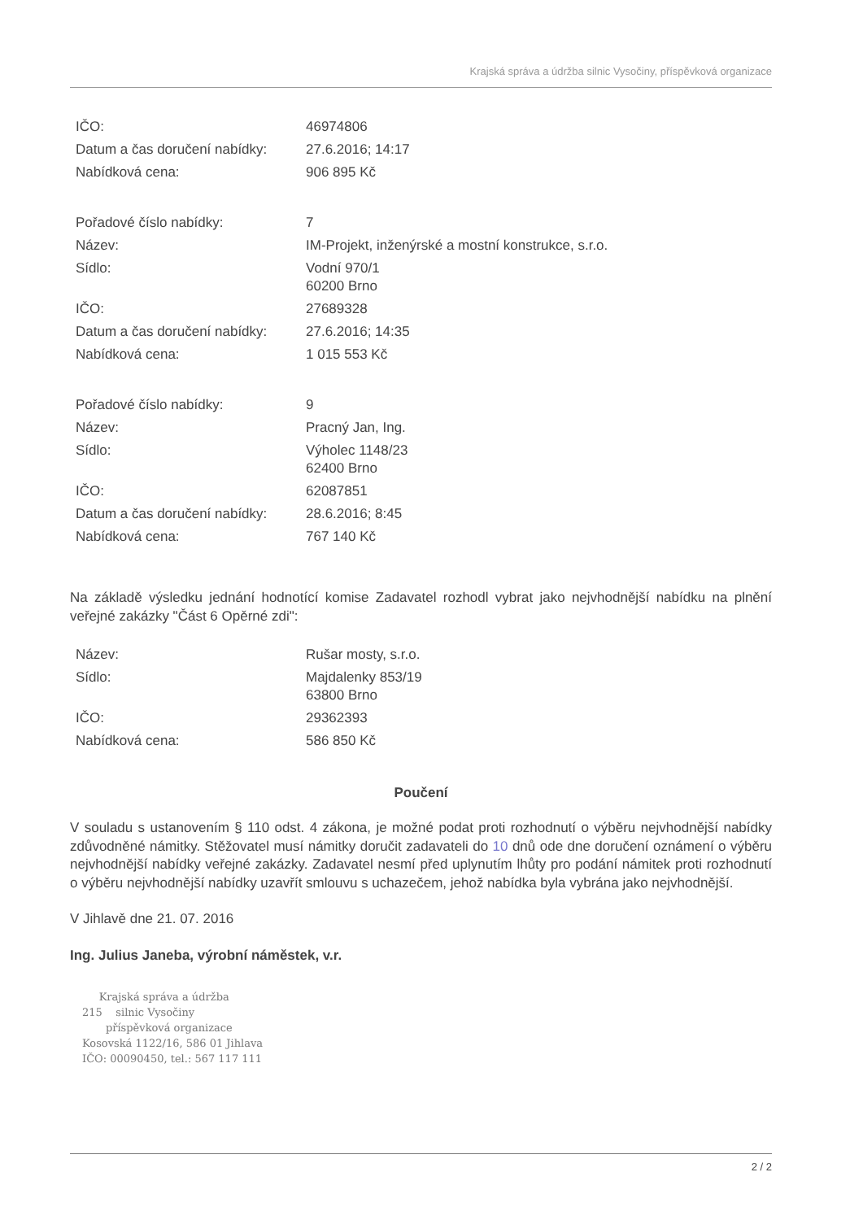Krajská správa a údržba silnic Vysočiny, příspěvková organizace
| IČO: | 46974806 |
| Datum a čas doručení nabídky: | 27.6.2016; 14:17 |
| Nabídková cena: | 906 895 Kč |
| Pořadové číslo nabídky: | 7 |
| Název: | IM-Projekt, inženýrské a mostní konstrukce, s.r.o. |
| Sídlo: | Vodní 970/1 60200 Brno |
| IČO: | 27689328 |
| Datum a čas doručení nabídky: | 27.6.2016; 14:35 |
| Nabídková cena: | 1 015 553 Kč |
| Pořadové číslo nabídky: | 9 |
| Název: | Pracný Jan, Ing. |
| Sídlo: | Výholec 1148/23 62400 Brno |
| IČO: | 62087851 |
| Datum a čas doručení nabídky: | 28.6.2016; 8:45 |
| Nabídková cena: | 767 140 Kč |
Na základě výsledku jednání hodnotící komise Zadavatel rozhodl vybrat jako nejvhodnější nabídku na plnění veřejné zakázky "Část 6 Opěrné zdi":
| Název: | Rušar mosty, s.r.o. |
| Sídlo: | Majdalenky 853/19 63800 Brno |
| IČO: | 29362393 |
| Nabídková cena: | 586 850 Kč |
Poučení
V souladu s ustanovením § 110 odst. 4 zákona, je možné podat proti rozhodnutí o výběru nejvhodnější nabídky zdůvodněné námitky. Stěžovatel musí námitky doručit zadavateli do 10 dnů ode dne doručení oznámení o výběru nejvhodnější nabídky veřejné zakázky. Zadavatel nesmí před uplynutím lhůty pro podání námitek proti rozhodnutí o výběru nejvhodnější nabídky uzavřít smlouvu s uchazečem, jehož nabídka byla vybrána jako nejvhodnější.
V Jihlavě dne 21. 07. 2016
Ing. Julius Janeba, výrobní náměstek, v.r.
Krajská správa a údržba
215 silnic Vysočiny
příspěvková organizace
Kosovská 1122/16, 586 01 Jihlava
IČO: 00090450, tel.: 567 117 111
2 / 2